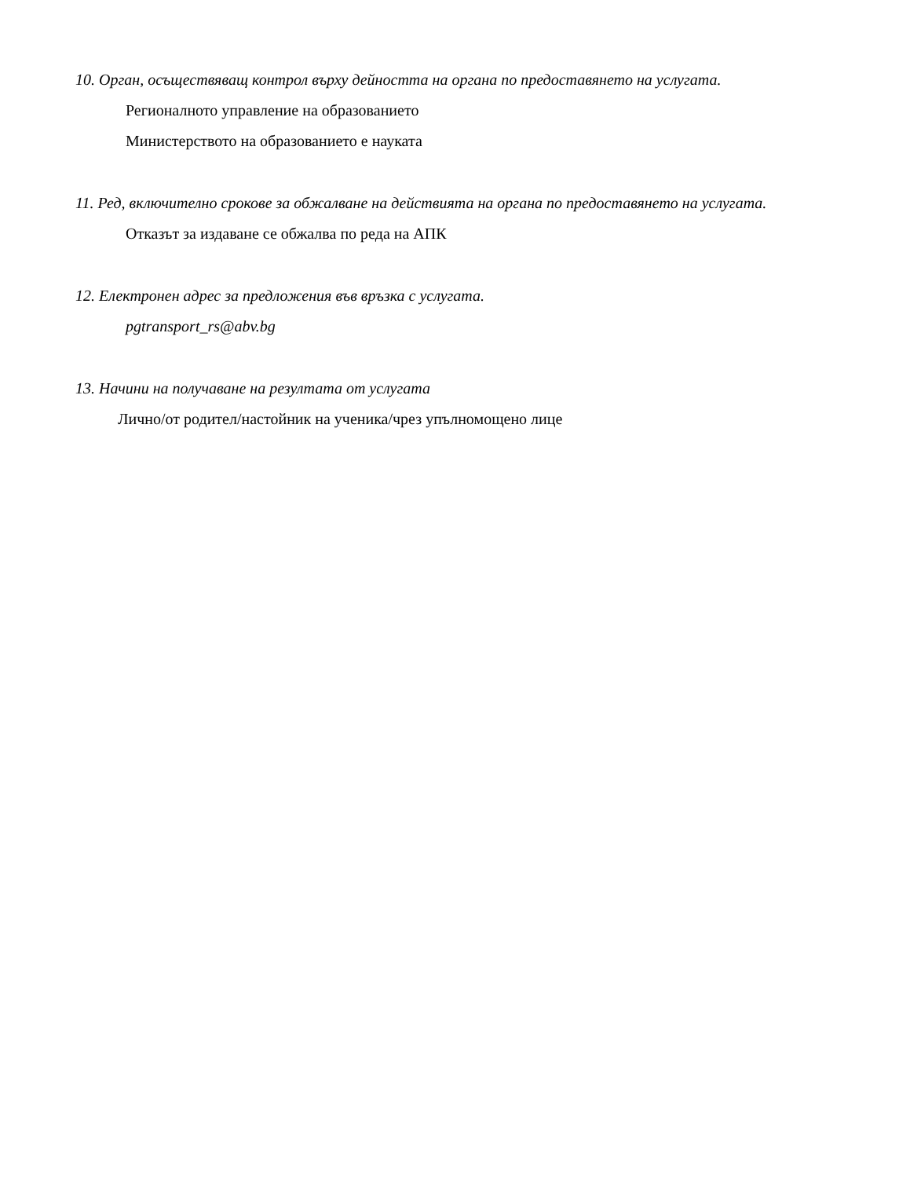10. Орган, осъществяващ контрол върху дейността на органа по предоставянето на услугата.
Регионалното управление на образованието
Министерството на образованието е науката
11. Ред, включително срокове за обжалване на действията на органа по предоставянето на услугата.
Отказът за издаване се обжалва по реда на АПК
12. Електронен адрес за предложения във връзка с услугата.
pgtransport_rs@abv.bg
13. Начини на получаване на резултата от услугата
Лично/от родител/настойник на ученика/чрез упълномощено лице